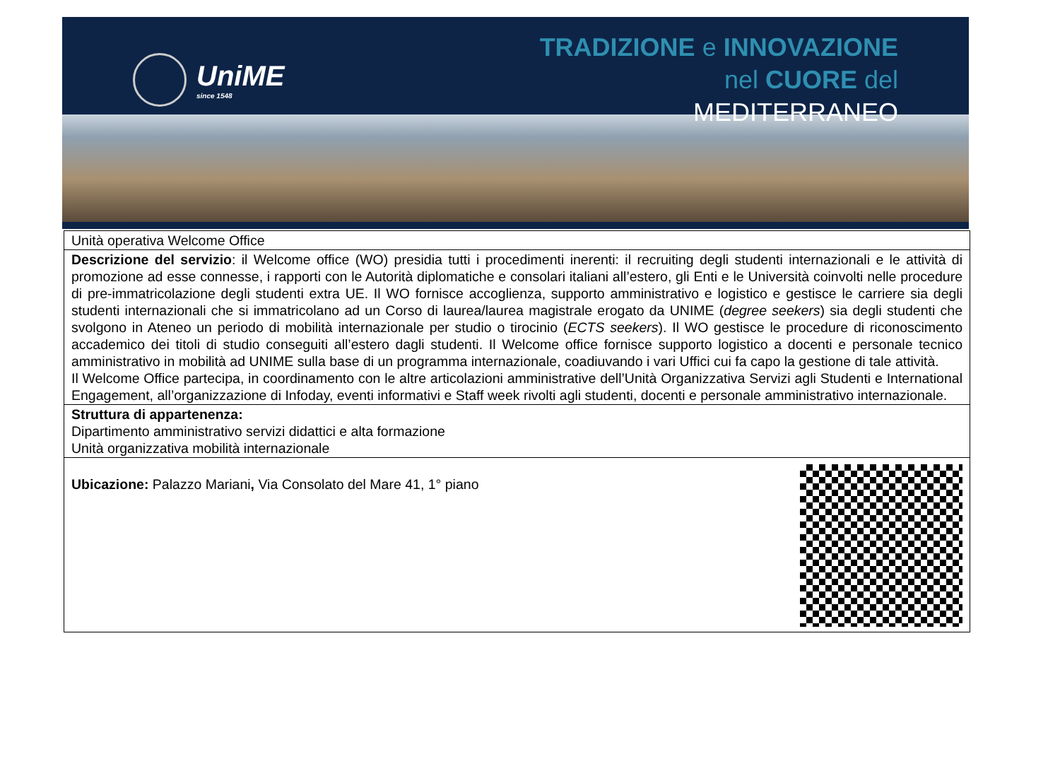UniME
since 1548
TRADIZIONE e INNOVAZIONE
nel CUORE del
MEDITERRANEO
| Unità operativa Welcome Office |
| Descrizione del servizio : il Welcome office (WO) presidia tutti i procedimenti inerenti: il recruiting degli studenti internazionali e le attività di promozione ad esse connesse, i rapporti con le Autorità diplomatiche e consolari italiani all’estero, gli Enti e le Università coinvolti nelle procedure di pre-immatricolazione degli studenti extra UE. Il WO fornisce accoglienza, supporto amministrativo e logistico e gestisce le carriere sia degli studenti internazionali che si immatricolano ad un Corso di laurea/laurea magistrale erogato da UNIME ( degree seekers ) sia degli studenti che svolgono in Ateneo un periodo di mobilità internazionale per studio o tirocinio ( ECTS seekers ). Il WO gestisce le procedure di riconoscimento accademico dei titoli di studio conseguiti all’estero dagli studenti. Il Welcome office fornisce supporto logistico a docenti e personale tecnico amministrativo in mobilità ad UNIME sulla base di un programma internazionale, coadiuvando i vari Uffici cui fa capo la gestione di tale attività. Il Welcome Office partecipa, in coordinamento con le altre articolazioni amministrative dell’Unità Organizzativa Servizi agli Studenti e International Engagement, all’organizzazione di Infoday, eventi informativi e Staff week rivolti agli studenti, docenti e personale amministrativo internazionale. |
| Struttura di appartenenza: Dipartimento amministrativo servizi didattici e alta formazione Unità organizzativa mobilità internazionale |
| Ubicazione: Palazzo Mariani , Via Consolato del Mare 41, 1° piano |